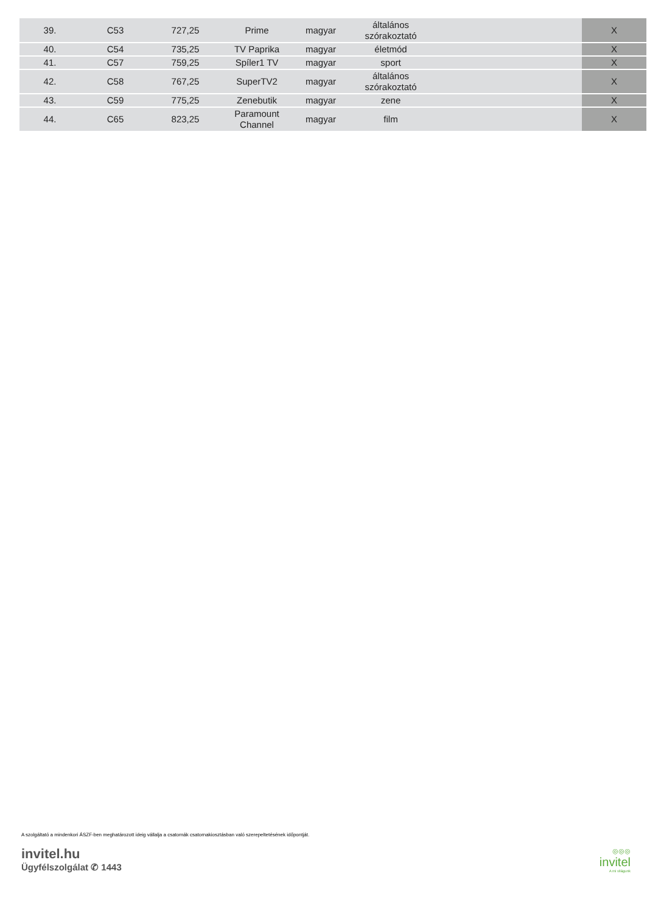| 39. | C53 | 727,25 | Prime | magyar | általános szórakoztató | | X |
| 40. | C54 | 735,25 | TV Paprika | magyar | életmód | | X |
| 41. | C57 | 759,25 | Spíler1 TV | magyar | sport | | X |
| 42. | C58 | 767,25 | SuperTV2 | magyar | általános szórakoztató | | X |
| 43. | C59 | 775,25 | Zenebutik | magyar | zene | | X |
| 44. | C65 | 823,25 | Paramount Channel | magyar | film | | X |
A szolgáltató a mindenkori ÁSZF-ben meghatározott ideig vállalja a csatornák csatornakiosztásban való szerepeltetésének időpontját.
invitel.hu
Ügyfélszolgálat ✆ 1443
◎◎◎
invitel
A mi világunk